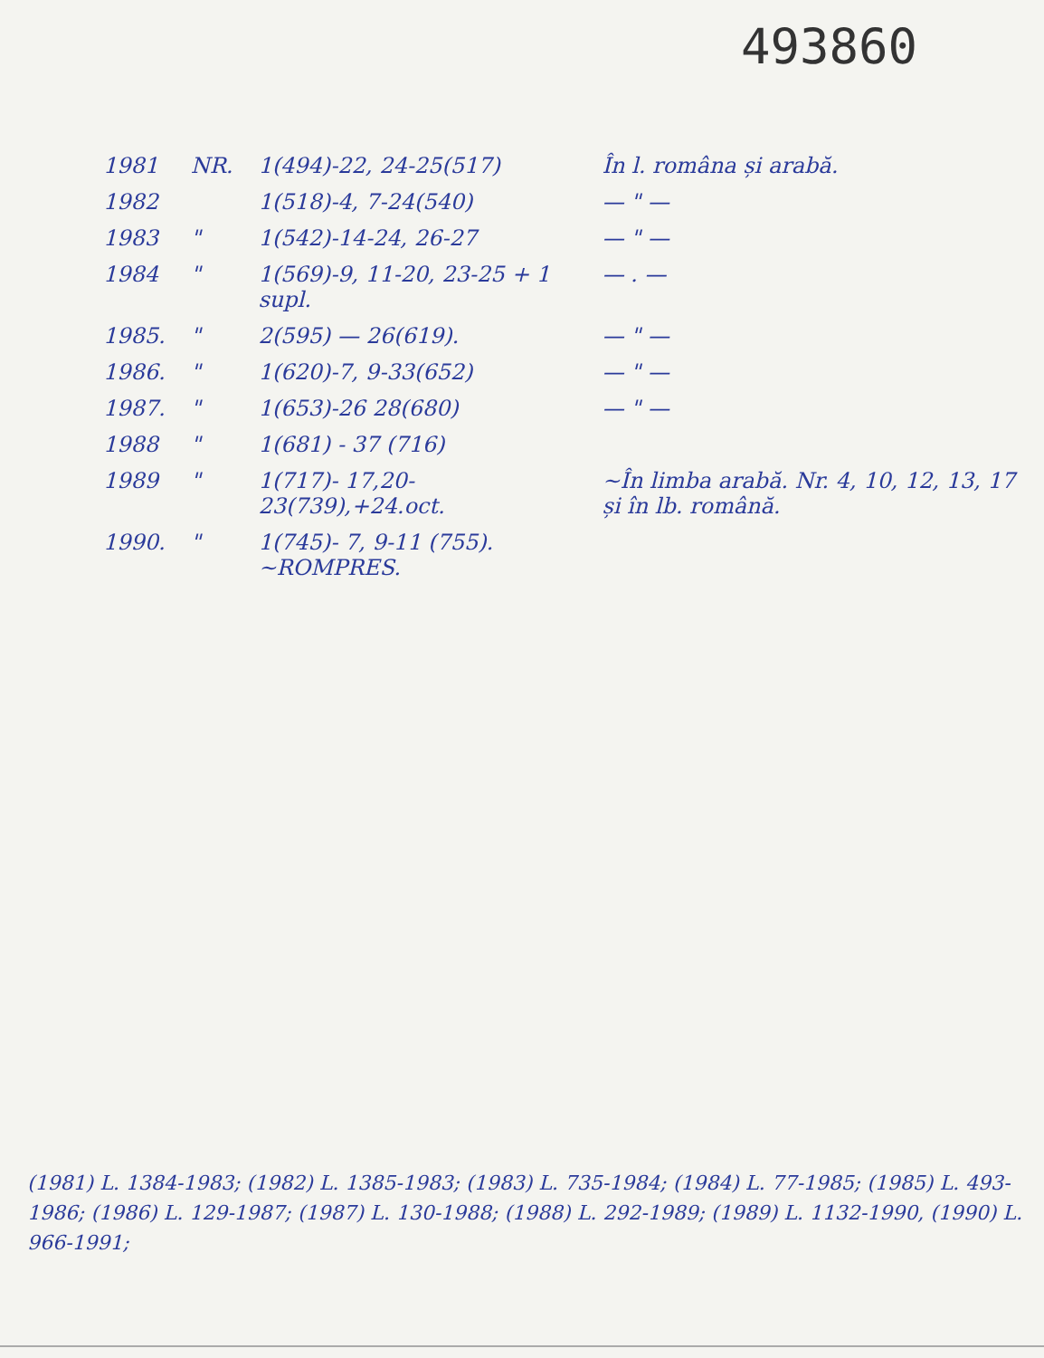493860
| 1981 | NR. | 1(494)-22, 24-25(517) | În l. româna și arabă. |
| 1982 | | 1(518)-4, 7-24(540) | — " — |
| 1983 | " | 1(542)-14-24, 26-27 | — " — |
| 1984 | " | 1(569)-9, 11-20, 23-25 + 1 supl. | — . — |
| 1985. | " | 2(595) — 26(619). | — " — |
| 1986. | " | 1(620)-7, 9-33(652) | — " — |
| 1987. | " | 1(653)-26 28(680) | — " — |
| 1988 | " | 1(681) - 37 (716) | |
| 1989 | " | 1(717)- 17,20-23(739),+24.oct. | ~În limba arabă. Nr. 4, 10, 12, 13, 17 și în lb. română. |
| 1990. | " | 1(745)- 7, 9-11 (755). ~ROMPRES. | |
(1981) L. 1384-1983; (1982) L. 1385-1983; (1983) L. 735-1984; (1984) L. 77-1985; (1985) L. 493-1986; (1986) L. 129-1987; (1987) L. 130-1988; (1988) L. 292-1989; (1989) L. 1132-1990, (1990) L. 966-1991;